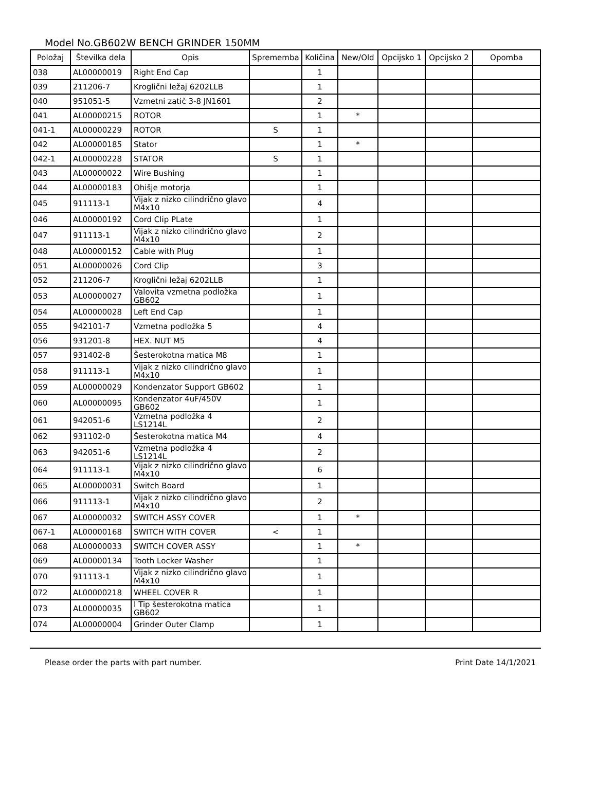Model No.GB602W BENCH GRINDER 150MM
| Položaj | Številka dela | Opis | Sprememba | Količina | New/Old | Opcijsko 1 | Opcijsko 2 | Opomba |
| --- | --- | --- | --- | --- | --- | --- | --- | --- |
| 038 | AL00000019 | Right End Cap | | 1 | | | | |
| 039 | 211206-7 | Kroglični ležaj 6202LLB | | 1 | | | | |
| 040 | 951051-5 | Vzmetni zatič 3-8 JN1601 | | 2 | | | | |
| 041 | AL00000215 | ROTOR | | 1 | * | | | |
| 041-1 | AL00000229 | ROTOR | S | 1 | | | | |
| 042 | AL00000185 | Stator | | 1 | * | | | |
| 042-1 | AL00000228 | STATOR | S | 1 | | | | |
| 043 | AL00000022 | Wire Bushing | | 1 | | | | |
| 044 | AL00000183 | Ohišje motorja | | 1 | | | | |
| 045 | 911113-1 | Vijak z nizko cilindrično glavo M4x10 | | 4 | | | | |
| 046 | AL00000192 | Cord Clip PLate | | 1 | | | | |
| 047 | 911113-1 | Vijak z nizko cilindrično glavo M4x10 | | 2 | | | | |
| 048 | AL00000152 | Cable with Plug | | 1 | | | | |
| 051 | AL00000026 | Cord Clip | | 3 | | | | |
| 052 | 211206-7 | Kroglični ležaj 6202LLB | | 1 | | | | |
| 053 | AL00000027 | Valovita vzmetna podložka GB602 | | 1 | | | | |
| 054 | AL00000028 | Left End Cap | | 1 | | | | |
| 055 | 942101-7 | Vzmetna podložka 5 | | 4 | | | | |
| 056 | 931201-8 | HEX. NUT M5 | | 4 | | | | |
| 057 | 931402-8 | Šesterokotna matica M8 | | 1 | | | | |
| 058 | 911113-1 | Vijak z nizko cilindrično glavo M4x10 | | 1 | | | | |
| 059 | AL00000029 | Kondenzator Support GB602 | | 1 | | | | |
| 060 | AL00000095 | Kondenzator 4uF/450V GB602 | | 1 | | | | |
| 061 | 942051-6 | Vzmetna podložka 4 LS1214L | | 2 | | | | |
| 062 | 931102-0 | Šesterokotna matica M4 | | 4 | | | | |
| 063 | 942051-6 | Vzmetna podložka 4 LS1214L | | 2 | | | | |
| 064 | 911113-1 | Vijak z nizko cilindrično glavo M4x10 | | 6 | | | | |
| 065 | AL00000031 | Switch Board | | 1 | | | | |
| 066 | 911113-1 | Vijak z nizko cilindrično glavo M4x10 | | 2 | | | | |
| 067 | AL00000032 | SWITCH ASSY COVER | | 1 | * | | | |
| 067-1 | AL00000168 | SWITCH WITH COVER | < | 1 | | | | |
| 068 | AL00000033 | SWITCH COVER ASSY | | 1 | * | | | |
| 069 | AL00000134 | Tooth Locker Washer | | 1 | | | | |
| 070 | 911113-1 | Vijak z nizko cilindrično glavo M4x10 | | 1 | | | | |
| 072 | AL00000218 | WHEEL COVER R | | 1 | | | | |
| 073 | AL00000035 | I Tip šesterokotna matica GB602 | | 1 | | | | |
| 074 | AL00000004 | Grinder Outer Clamp | | 1 | | | | |
Please order the parts with part number. Print Date 14/1/2021